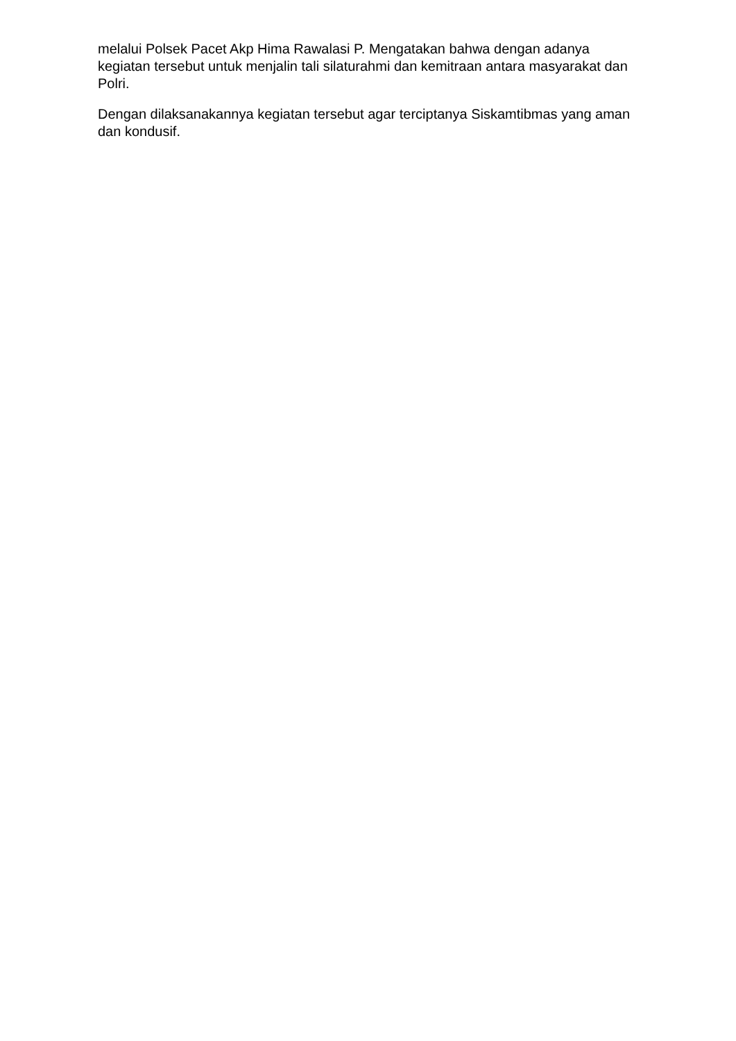melalui Polsek Pacet Akp Hima Rawalasi P. Mengatakan bahwa dengan adanya kegiatan tersebut untuk menjalin tali silaturahmi dan kemitraan antara masyarakat dan Polri.
Dengan dilaksanakannya kegiatan tersebut agar terciptanya Siskamtibmas yang aman dan kondusif.